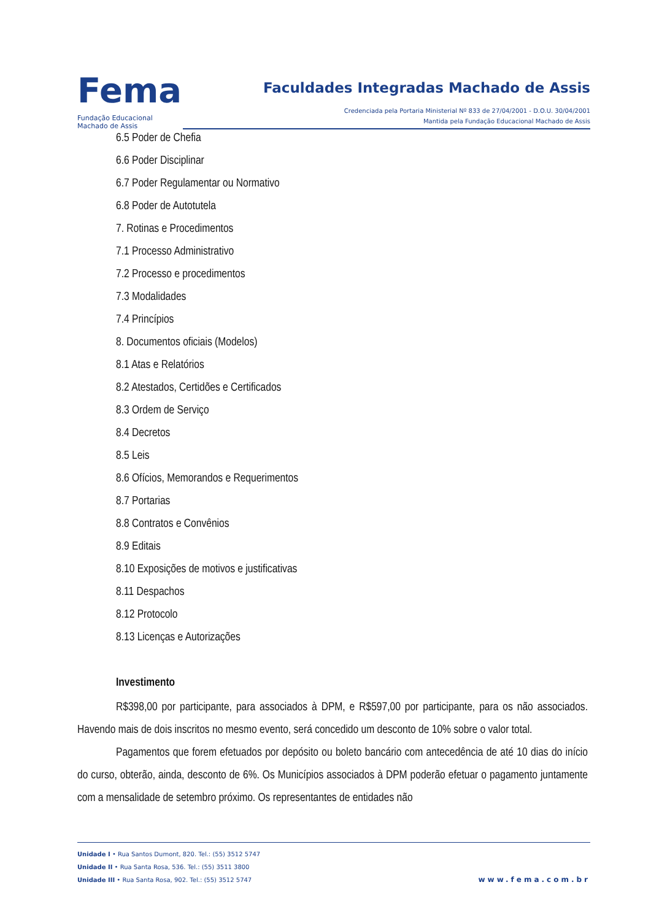Fema
Fundação Educacional
Machado de Assis
Faculdades Integradas Machado de Assis
Credenciada pela Portaria Ministerial Nº 833 de 27/04/2001 - D.O.U. 30/04/2001
Mantida pela Fundação Educacional Machado de Assis
6.5 Poder de Chefia
6.6 Poder Disciplinar
6.7 Poder Regulamentar ou Normativo
6.8 Poder de Autotutela
7. Rotinas e Procedimentos
7.1 Processo Administrativo
7.2 Processo e procedimentos
7.3 Modalidades
7.4 Princípios
8. Documentos oficiais (Modelos)
8.1 Atas e Relatórios
8.2 Atestados, Certidões e Certificados
8.3 Ordem de Serviço
8.4 Decretos
8.5 Leis
8.6 Ofícios, Memorandos e Requerimentos
8.7 Portarias
8.8 Contratos e Convênios
8.9 Editais
8.10 Exposições de motivos e justificativas
8.11 Despachos
8.12 Protocolo
8.13 Licenças e Autorizações
Investimento
R$398,00 por participante, para associados à DPM, e R$597,00 por participante, para os não associados. Havendo mais de dois inscritos no mesmo evento, será concedido um desconto de 10% sobre o valor total.
Pagamentos que forem efetuados por depósito ou boleto bancário com antecedência de até 10 dias do início do curso, obterão, ainda, desconto de 6%. Os Municípios associados à DPM poderão efetuar o pagamento juntamente com a mensalidade de setembro próximo. Os representantes de entidades não
Unidade I • Rua Santos Dumont, 820. Tel.: (55) 3512 5747
Unidade II • Rua Santa Rosa, 536. Tel.: (55) 3511 3800
Unidade III • Rua Santa Rosa, 902. Tel.: (55) 3512 5747
www.fema.com.br